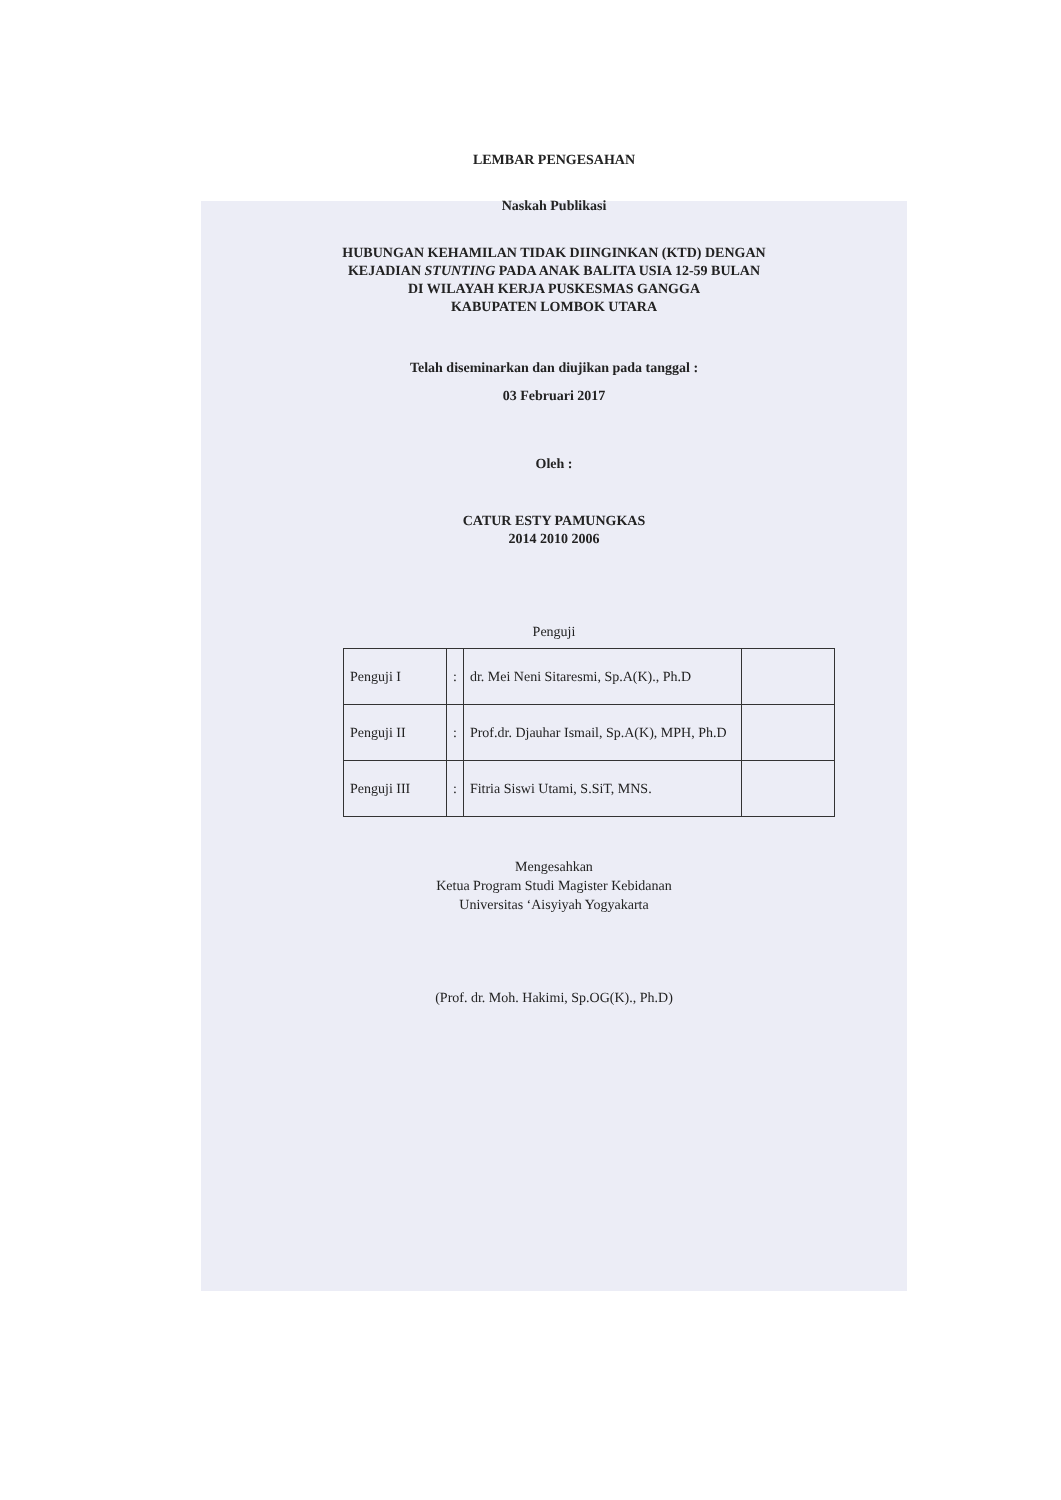LEMBAR PENGESAHAN
Naskah Publikasi
HUBUNGAN KEHAMILAN TIDAK DIINGINKAN (KTD) DENGAN
KEJADIAN STUNTING PADA ANAK BALITA USIA 12-59 BULAN
DI WILAYAH KERJA PUSKESMAS GANGGA
KABUPATEN LOMBOK UTARA
Telah diseminarkan dan diujikan pada tanggal :
03 Februari 2017
Oleh :
CATUR ESTY PAMUNGKAS
2014 2010 2006
Penguji
| Penguji I | : | dr. Mei Neni Sitaresmi, Sp.A(K)., Ph.D | |
| Penguji II | : | Prof.dr. Djauhar Ismail, Sp.A(K), MPH, Ph.D | |
| Penguji III | : | Fitria Siswi Utami, S.SiT, MNS. | |
Mengesahkan
Ketua Program Studi Magister Kebidanan
Universitas ‘Aisyiyah Yogyakarta
(Prof. dr. Moh. Hakimi, Sp.OG(K)., Ph.D)